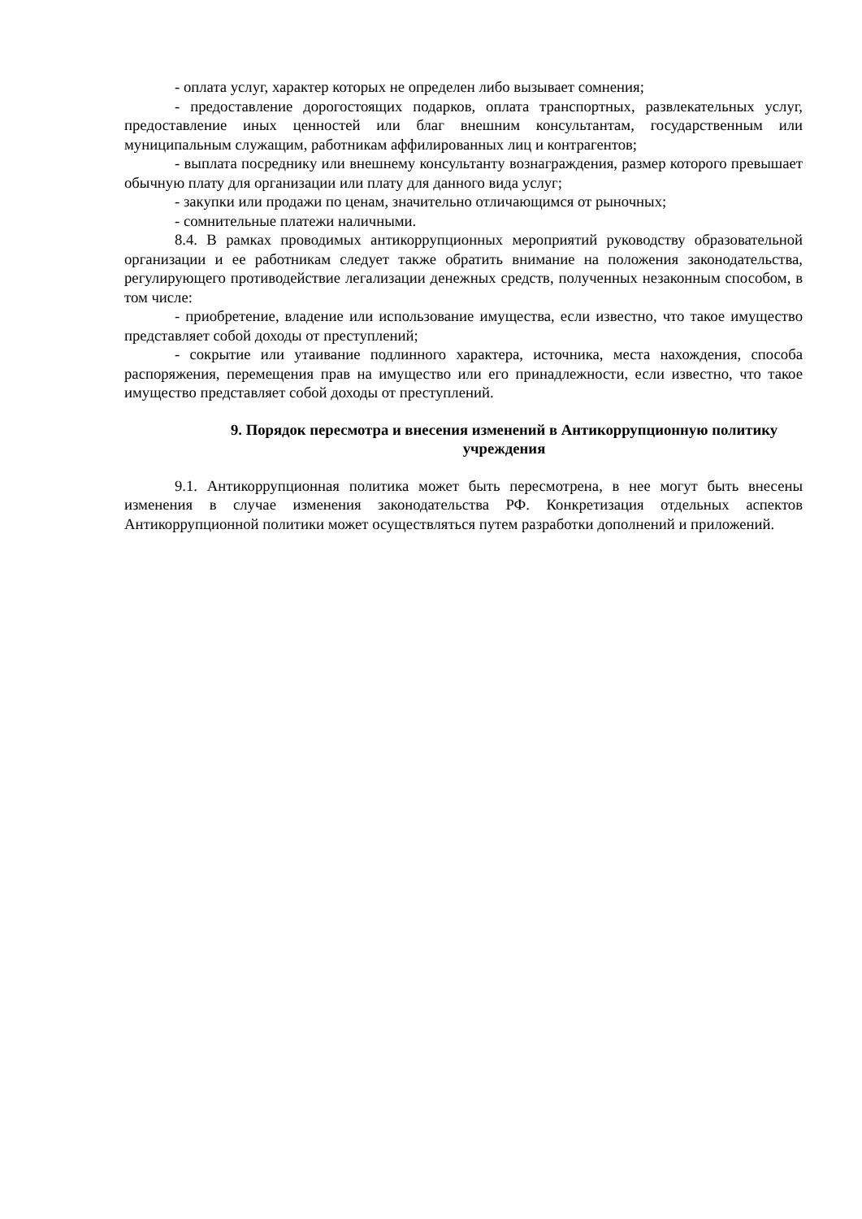- оплата услуг, характер которых не определен либо вызывает сомнения;
- предоставление дорогостоящих подарков, оплата транспортных, развлекательных услуг, предоставление иных ценностей или благ внешним консультантам, государственным или муниципальным служащим, работникам аффилированных лиц и контрагентов;
- выплата посреднику или внешнему консультанту вознаграждения, размер которого превышает обычную плату для организации или плату для данного вида услуг;
- закупки или продажи по ценам, значительно отличающимся от рыночных;
- сомнительные платежи наличными.
8.4. В рамках проводимых антикоррупционных мероприятий руководству образовательной организации и ее работникам следует также обратить внимание на положения законодательства, регулирующего противодействие легализации денежных средств, полученных незаконным способом, в том числе:
- приобретение, владение или использование имущества, если известно, что такое имущество представляет собой доходы от преступлений;
- сокрытие или утаивание подлинного характера, источника, места нахождения, способа распоряжения, перемещения прав на имущество или его принадлежности, если известно, что такое имущество представляет собой доходы от преступлений.
9. Порядок пересмотра и внесения изменений в Антикоррупционную политику учреждения
9.1. Антикоррупционная политика может быть пересмотрена, в нее могут быть внесены изменения в случае изменения законодательства РФ. Конкретизация отдельных аспектов Антикоррупционной политики может осуществляться путем разработки дополнений и приложений.